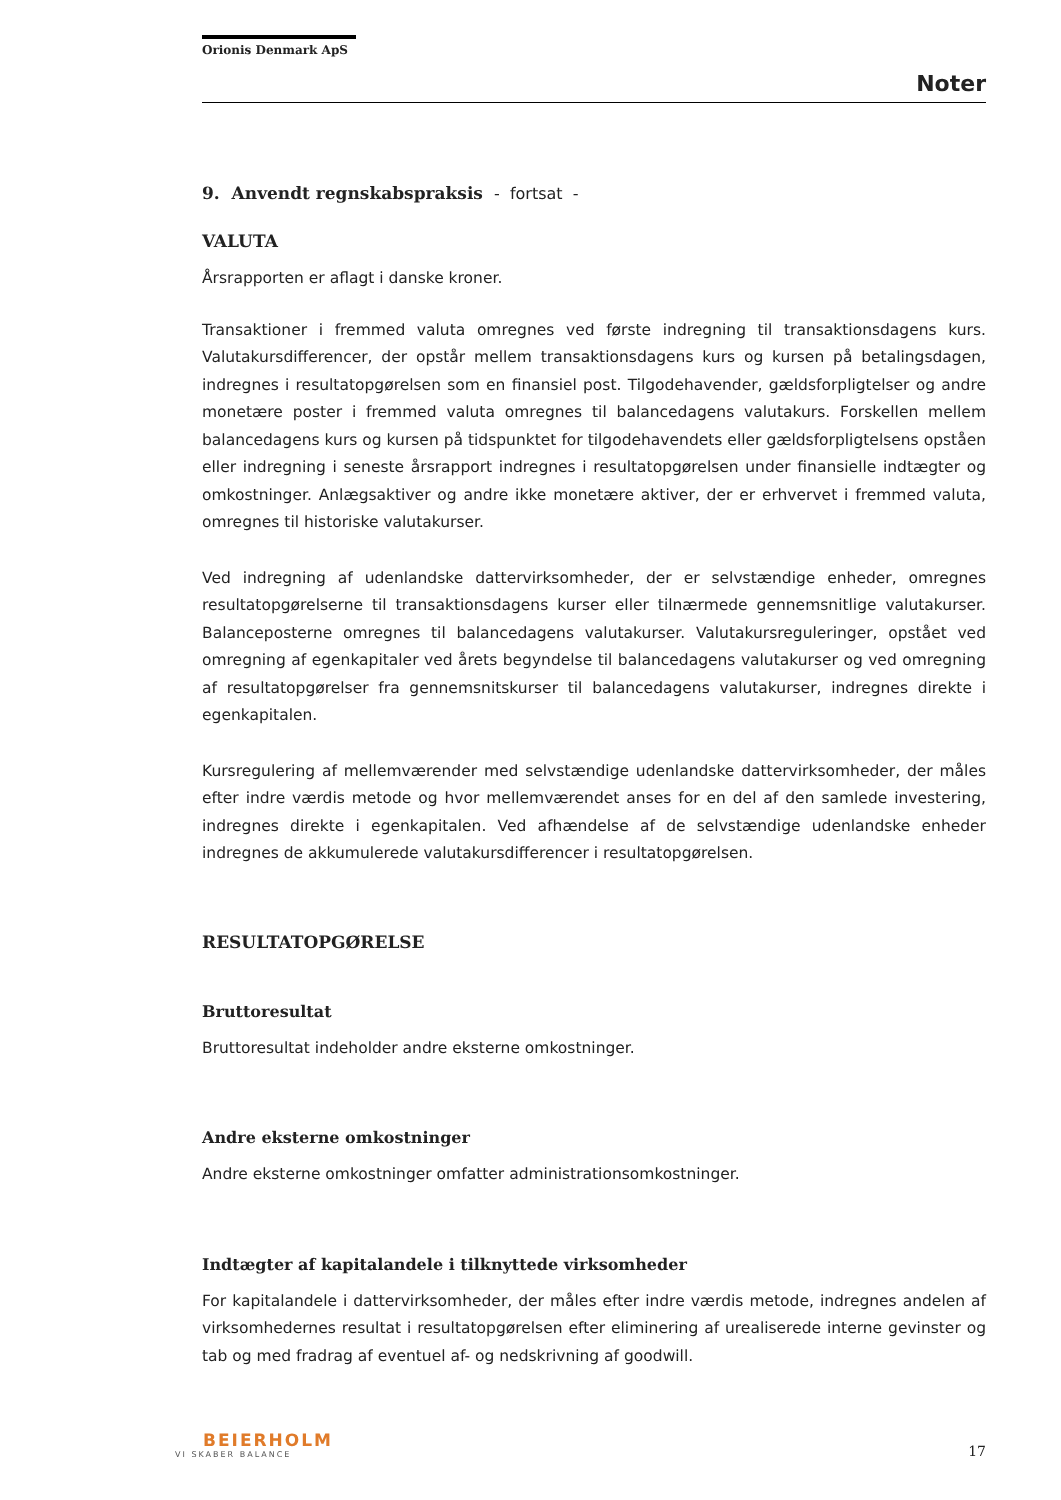Orionis Denmark ApS
Noter
9. Anvendt regnskabspraksis - fortsat -
VALUTA
Årsrapporten er aflagt i danske kroner.
Transaktioner i fremmed valuta omregnes ved første indregning til transaktionsdagens kurs. Valutakursdifferencer, der opstår mellem transaktionsdagens kurs og kursen på betalingsdagen, indregnes i resultatopgørelsen som en finansiel post. Tilgodehavender, gældsforpligtelser og andre monetære poster i fremmed valuta omregnes til balancedagens valutakurs. Forskellen mellem balancedagens kurs og kursen på tidspunktet for tilgodehavendets eller gældsforpligtelsens opståen eller indregning i seneste årsrapport indregnes i resultatopgørelsen under finansielle indtægter og omkostninger. Anlægsaktiver og andre ikke monetære aktiver, der er erhvervet i fremmed valuta, omregnes til historiske valutakurser.
Ved indregning af udenlandske dattervirksomheder, der er selvstændige enheder, omregnes resultatopgørelserne til transaktionsdagens kurser eller tilnærmede gennemsnitlige valutakurser. Balanceposterne omregnes til balancedagens valutakurser. Valutakursreguleringer, opstået ved omregning af egenkapitaler ved årets begyndelse til balancedagens valutakurser og ved omregning af resultatopgørelser fra gennemsnitskurser til balancedagens valutakurser, indregnes direkte i egenkapitalen.
Kursregulering af mellemværender med selvstændige udenlandske dattervirksomheder, der måles efter indre værdis metode og hvor mellemværendet anses for en del af den samlede investering, indregnes direkte i egenkapitalen. Ved afhændelse af de selvstændige udenlandske enheder indregnes de akkumulerede valutakursdifferencer i resultatopgørelsen.
RESULTATOPGØRELSE
Bruttoresultat
Bruttoresultat indeholder andre eksterne omkostninger.
Andre eksterne omkostninger
Andre eksterne omkostninger omfatter administrationsomkostninger.
Indtægter af kapitalandele i tilknyttede virksomheder
For kapitalandele i dattervirksomheder, der måles efter indre værdis metode, indregnes andelen af virksomhedernes resultat i resultatopgørelsen efter eliminering af urealiserede interne gevinster og tab og med fradrag af eventuel af- og nedskrivning af goodwill.
BEIERHOLM
VI SKABER BALANCE
17